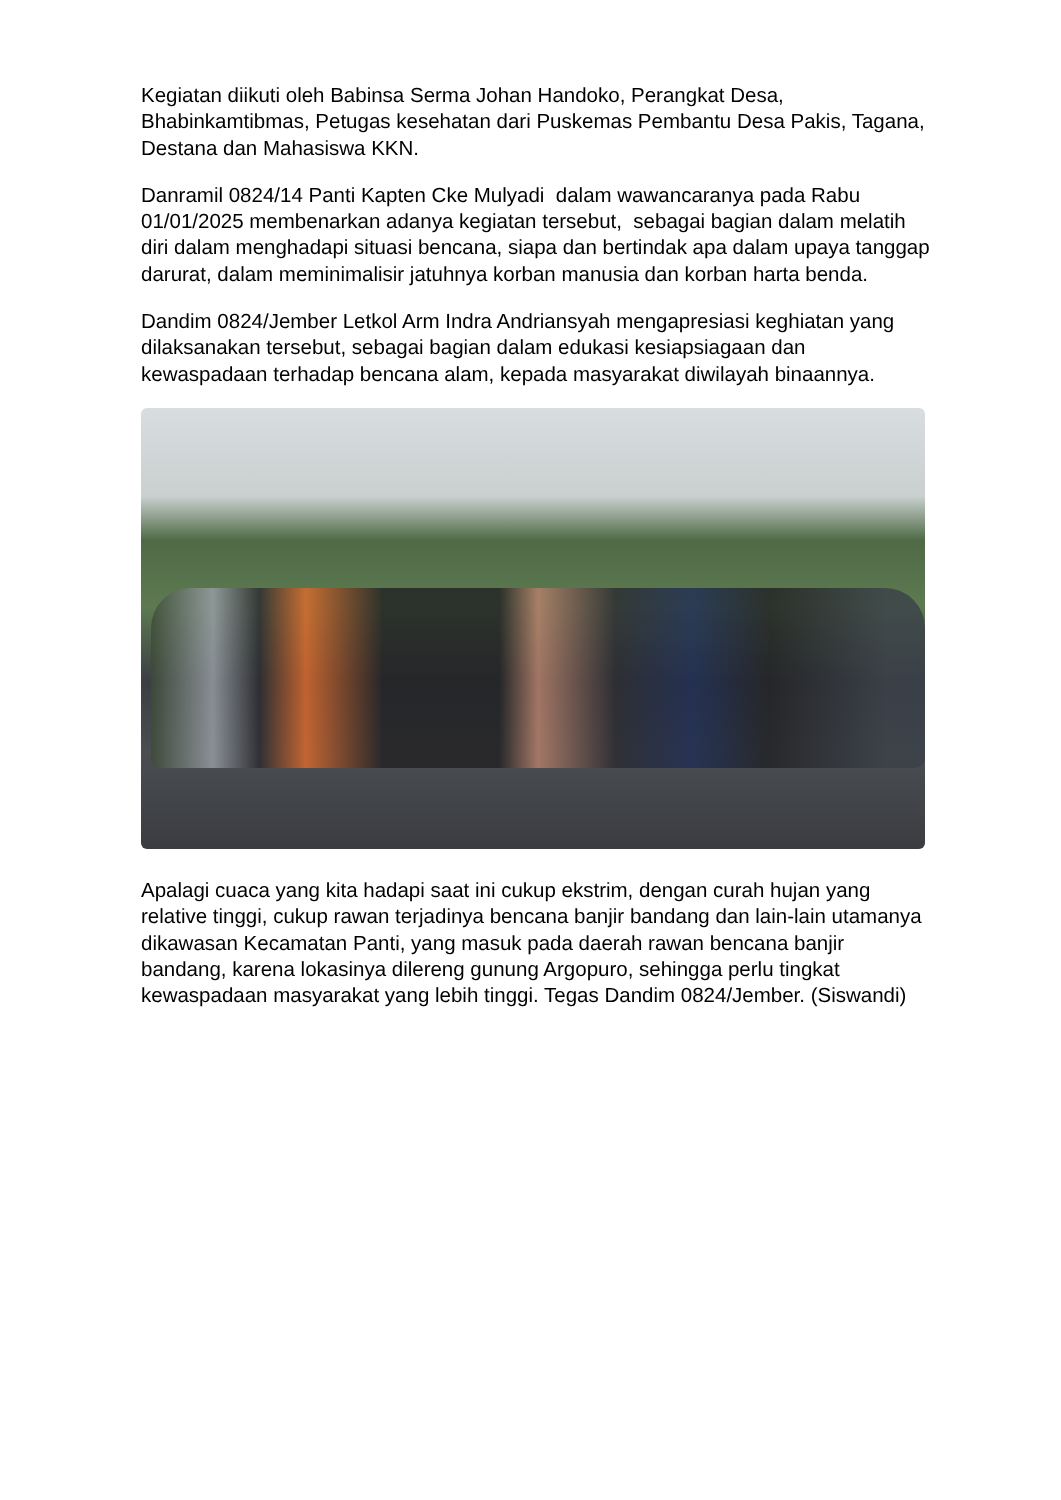Kegiatan diikuti oleh Babinsa Serma Johan Handoko, Perangkat Desa, Bhabinkamtibmas, Petugas kesehatan dari Puskemas Pembantu Desa Pakis, Tagana, Destana dan Mahasiswa KKN.
Danramil 0824/14 Panti Kapten Cke Mulyadi dalam wawancaranya pada Rabu 01/01/2025 membenarkan adanya kegiatan tersebut, sebagai bagian dalam melatih diri dalam menghadapi situasi bencana, siapa dan bertindak apa dalam upaya tanggap darurat, dalam meminimalisir jatuhnya korban manusia dan korban harta benda.
Dandim 0824/Jember Letkol Arm Indra Andriansyah mengapresiasi keghiatan yang dilaksanakan tersebut, sebagai bagian dalam edukasi kesiapsiagaan dan kewaspadaan terhadap bencana alam, kepada masyarakat diwilayah binaannya.
Apalagi cuaca yang kita hadapi saat ini cukup ekstrim, dengan curah hujan yang relative tinggi, cukup rawan terjadinya bencana banjir bandang dan lain-lain utamanya dikawasan Kecamatan Panti, yang masuk pada daerah rawan bencana banjir bandang, karena lokasinya dilereng gunung Argopuro, sehingga perlu tingkat kewaspadaan masyarakat yang lebih tinggi. Tegas Dandim 0824/Jember. (Siswandi)